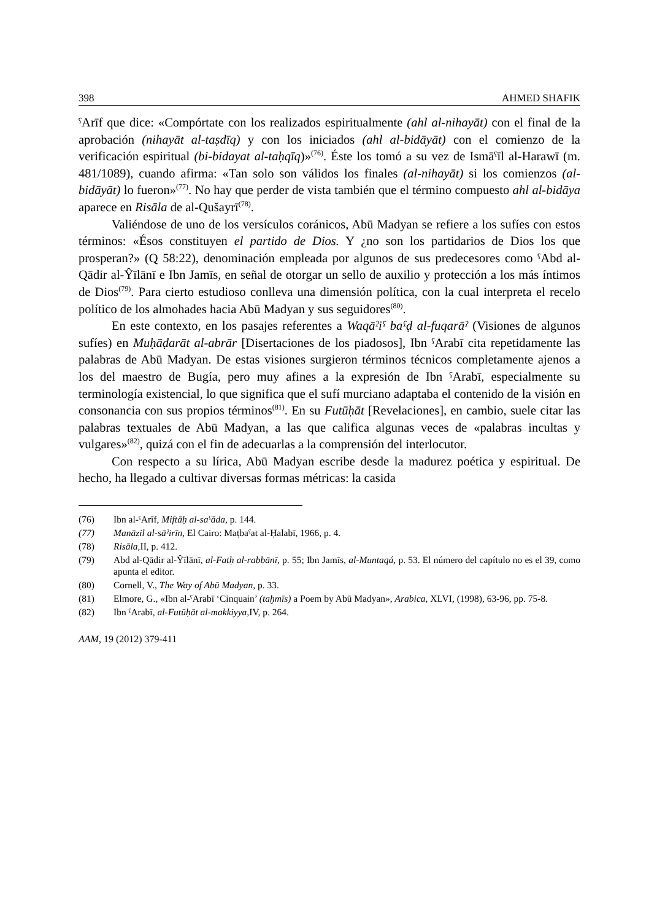398 AHMED SHAFIK
ˁArīf que dice: «Compórtate con los realizados espiritualmente (ahl al-nihayāt) con el final de la aprobación (nihayāt al-taṣdīq) y con los iniciados (ahl al-bidāyāt) con el comienzo de la verificación espiritual (bi-bidayat al-taḥqīq)»<sup>(76)</sup>. Éste los tomó a su vez de Ismāˁīl al-Harawī (m. 481/1089), cuando afirma: «Tan solo son válidos los finales (al-nihayāt) si los comienzos (al-bidāyāt) lo fueron»<sup>(77)</sup>. No hay que perder de vista también que el término compuesto ahl al-bidāya aparece en Risāla de al-Qušayrī<sup>(78)</sup>.
Valiéndose de uno de los versículos coránicos, Abū Madyan se refiere a los sufíes con estos términos: «Ésos constituyen el partido de Dios. Y ¿no son los partidarios de Dios los que prosperan?» (Q 58:22), denominación empleada por algunos de sus predecesores como ˁAbd al-Qādir al-Ŷīlānī e Ibn Jamīs, en señal de otorgar un sello de auxilio y protección a los más íntimos de Dios<sup>(79)</sup>. Para cierto estudioso conlleva una dimensión política, con la cual interpreta el recelo político de los almohades hacia Abū Madyan y sus seguidores<sup>(80)</sup>.
En este contexto, en los pasajes referentes a Waqāˀiˁ baˁḍ al-fuqarāˀ (Visiones de algunos sufíes) en Muḥāḍarāt al-abrār [Disertaciones de los piadosos], Ibn ˁArabī cita repetidamente las palabras de Abū Madyan. De estas visiones surgieron términos técnicos completamente ajenos a los del maestro de Bugía, pero muy afines a la expresión de Ibn ˁArabī, especialmente su terminología existencial, lo que significa que el sufí murciano adaptaba el contenido de la visión en consonancia con sus propios términos<sup>(81)</sup>. En su Futūḥāt [Revelaciones], en cambio, suele citar las palabras textuales de Abū Madyan, a las que califica algunas veces de «palabras incultas y vulgares»<sup>(82)</sup>, quizá con el fin de adecuarlas a la comprensión del interlocutor.
Con respecto a su lírica, Abū Madyan escribe desde la madurez poética y espiritual. De hecho, ha llegado a cultivar diversas formas métricas: la casida
(76) Ibn al-ˁArīf, Miftāḥ al-saˁāda, p. 144.
(77) Manāzil al-sāˀirīn, El Cairo: Maṭbaˁat al-Ḥalabī, 1966, p. 4.
(78) Risāla, II, p. 412.
(79) Abd al-Qādir al-Ŷīlānī, al-Fatḥ al-rabbānī, p. 55; Ibn Jamīs, al-Muntaqá, p. 53. El número del capítulo no es el 39, como apunta el editor.
(80) Cornell, V., The Way of Abū Madyan, p. 33.
(81) Elmore, G., «Ibn al-ˁArabī ‘Cinquain’ (taḫmīs) a Poem by Abū Madyan», Arabica, XLVI, (1998), 63-96, pp. 75-8.
(82) Ibn ˁArabī, al-Futūḥāt al-makkiyya, IV, p. 264.
AAM, 19 (2012) 379-411